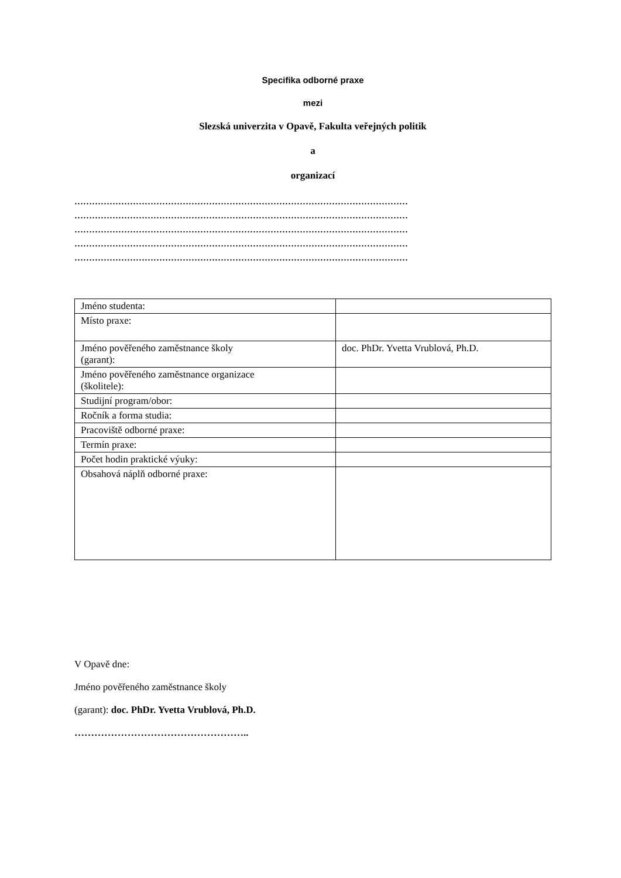Specifika odborné praxe
mezi
Slezská univerzita v Opavě, Fakulta veřejných politik
a
organizací
……………………………………………………………………………………………………
……………………………………………………………………………………………………
……………………………………………………………………………………………………
……………………………………………………………………………………………………
……………………………………………………………………………………………………
| Jméno studenta: | |
| Místo praxe: | |
| Jméno pověřeného zaměstnance školy (garant): | doc. PhDr. Yvetta Vrublová, Ph.D. |
| Jméno pověřeného zaměstnance organizace (školitele): | |
| Studijní program/obor: | |
| Ročník a forma studia: | |
| Pracoviště odborné praxe: | |
| Termín praxe: | |
| Počet hodin praktické výuky: | |
| Obsahová náplň odborné praxe: | |
V Opavě dne:
Jméno pověřeného zaměstnance školy
(garant): doc. PhDr. Yvetta Vrublová, Ph.D.
……………………………………………..